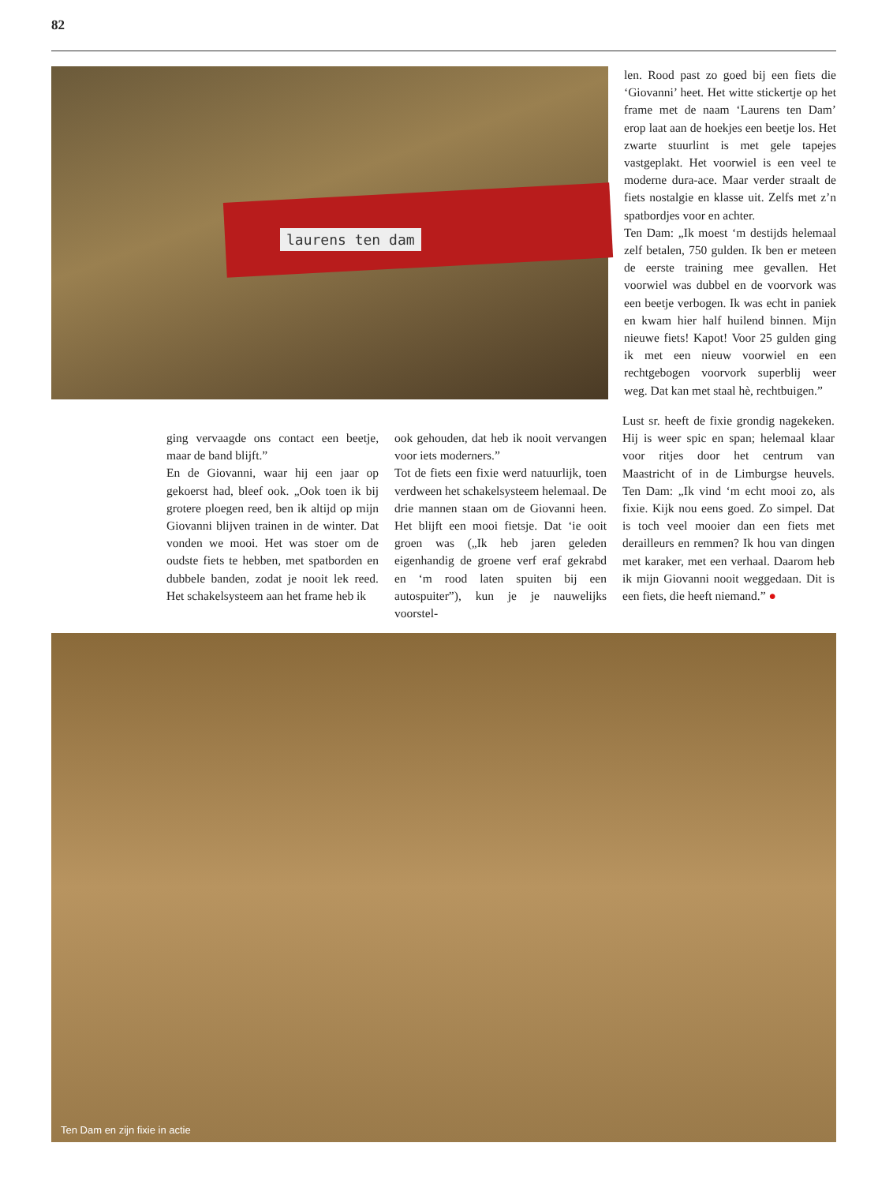82
laurens ten dam
len. Rood past zo goed bij een fiets die ‘Giovanni’ heet. Het witte stickertje op het frame met de naam ‘Laurens ten Dam’ erop laat aan de hoekjes een beetje los. Het zwarte stuurlint is met gele tapejes vastgeplakt. Het voorwiel is een veel te moderne dura-ace. Maar verder straalt de fiets nostalgie en klasse uit. Zelfs met z’n spatbordjes voor en achter.
Ten Dam: „Ik moest ‘m destijds helemaal zelf betalen, 750 gulden. Ik ben er meteen de eerste training mee gevallen. Het voorwiel was dubbel en de voorvork was een beetje verbogen. Ik was echt in paniek en kwam hier half huilend binnen. Mijn nieuwe fiets! Kapot! Voor 25 gulden ging ik met een nieuw voorwiel en een rechtgebogen voorvork superblij weer weg. Dat kan met staal hè, rechtbuigen.”
ging vervaagde ons contact een beetje, maar de band blijft.”
En de Giovanni, waar hij een jaar op gekoerst had, bleef ook. „Ook toen ik bij grotere ploegen reed, ben ik altijd op mijn Giovanni blijven trainen in de winter. Dat vonden we mooi. Het was stoer om de oudste fiets te hebben, met spatborden en dubbele banden, zodat je nooit lek reed. Het schakelsysteem aan het frame heb ik
ook gehouden, dat heb ik nooit vervangen voor iets moderners.”
Tot de fiets een fixie werd natuurlijk, toen verdween het schakelsysteem helemaal. De drie mannen staan om de Giovanni heen. Het blijft een mooi fietsje. Dat ‘ie ooit groen was („Ik heb jaren geleden eigenhandig de groene verf eraf gekrabd en ‘m rood laten spuiten bij een autospuiter”), kun je je nauwelijks voorstel-
Lust sr. heeft de fixie grondig nagekeken. Hij is weer spic en span; helemaal klaar voor ritjes door het centrum van Maastricht of in de Limburgse heuvels. Ten Dam: „Ik vind ‘m echt mooi zo, als fixie. Kijk nou eens goed. Zo simpel. Dat is toch veel mooier dan een fiets met derailleurs en remmen? Ik hou van dingen met karaker, met een verhaal. Daarom heb ik mijn Giovanni nooit weggedaan. Dit is een fiets, die heeft niemand.” ●
Ten Dam en zijn fixie in actie